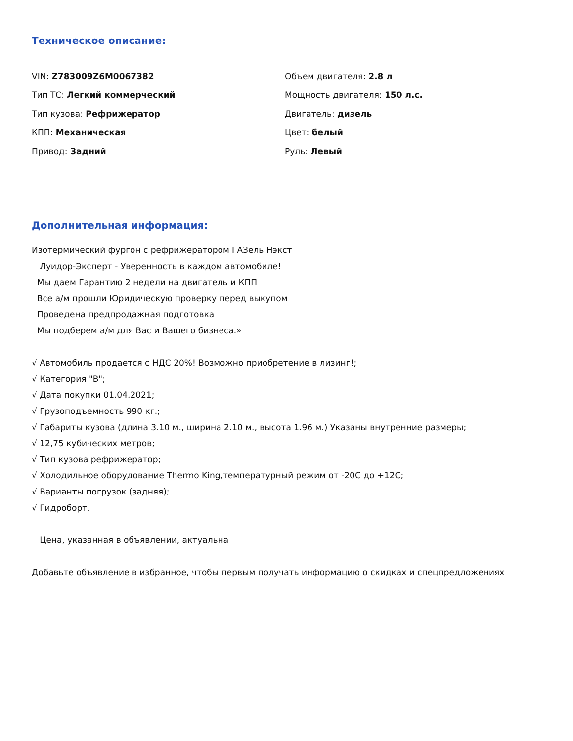Техническое описание:
VIN: Z783009Z6M0067382
Тип ТС: Легкий коммерческий
Тип кузова: Рефрижератор
КПП: Механическая
Привод: Задний
Объем двигателя: 2.8 л
Мощность двигателя: 150 л.с.
Двигатель: дизель
Цвет: белый
Руль: Левый
Дополнительная информация:
Изотермический фургон с рефрижератором ГАЗель Нэкст
Луидор-Эксперт - Уверенность в каждом автомобиле!
Мы даем Гарантию 2 недели на двигатель и КПП
Все а/м прошли Юридическую проверку перед выкупом
Проведена предпродажная подготовка
Мы подберем а/м для Вас и Вашего бизнеса.»
√ Автомобиль продается с НДС 20%! Возможно приобретение в лизинг!;
√ Категория "B";
√ Дата покупки 01.04.2021;
√ Грузоподъемность 990 кг.;
√ Габариты кузова (длина 3.10 м., ширина 2.10 м., высота 1.96 м.) Указаны внутренние размеры;
√ 12,75 кубических метров;
√ Тип кузова рефрижератор;
√ Холодильное оборудование Thermo King,температурный режим от -20С до +12С;
√ Варианты погрузок (задняя);
√ Гидроборт.
Цена, указанная в объявлении, актуальна
Добавьте объявление в избранное, чтобы первым получать информацию о скидках и спецпредложениях